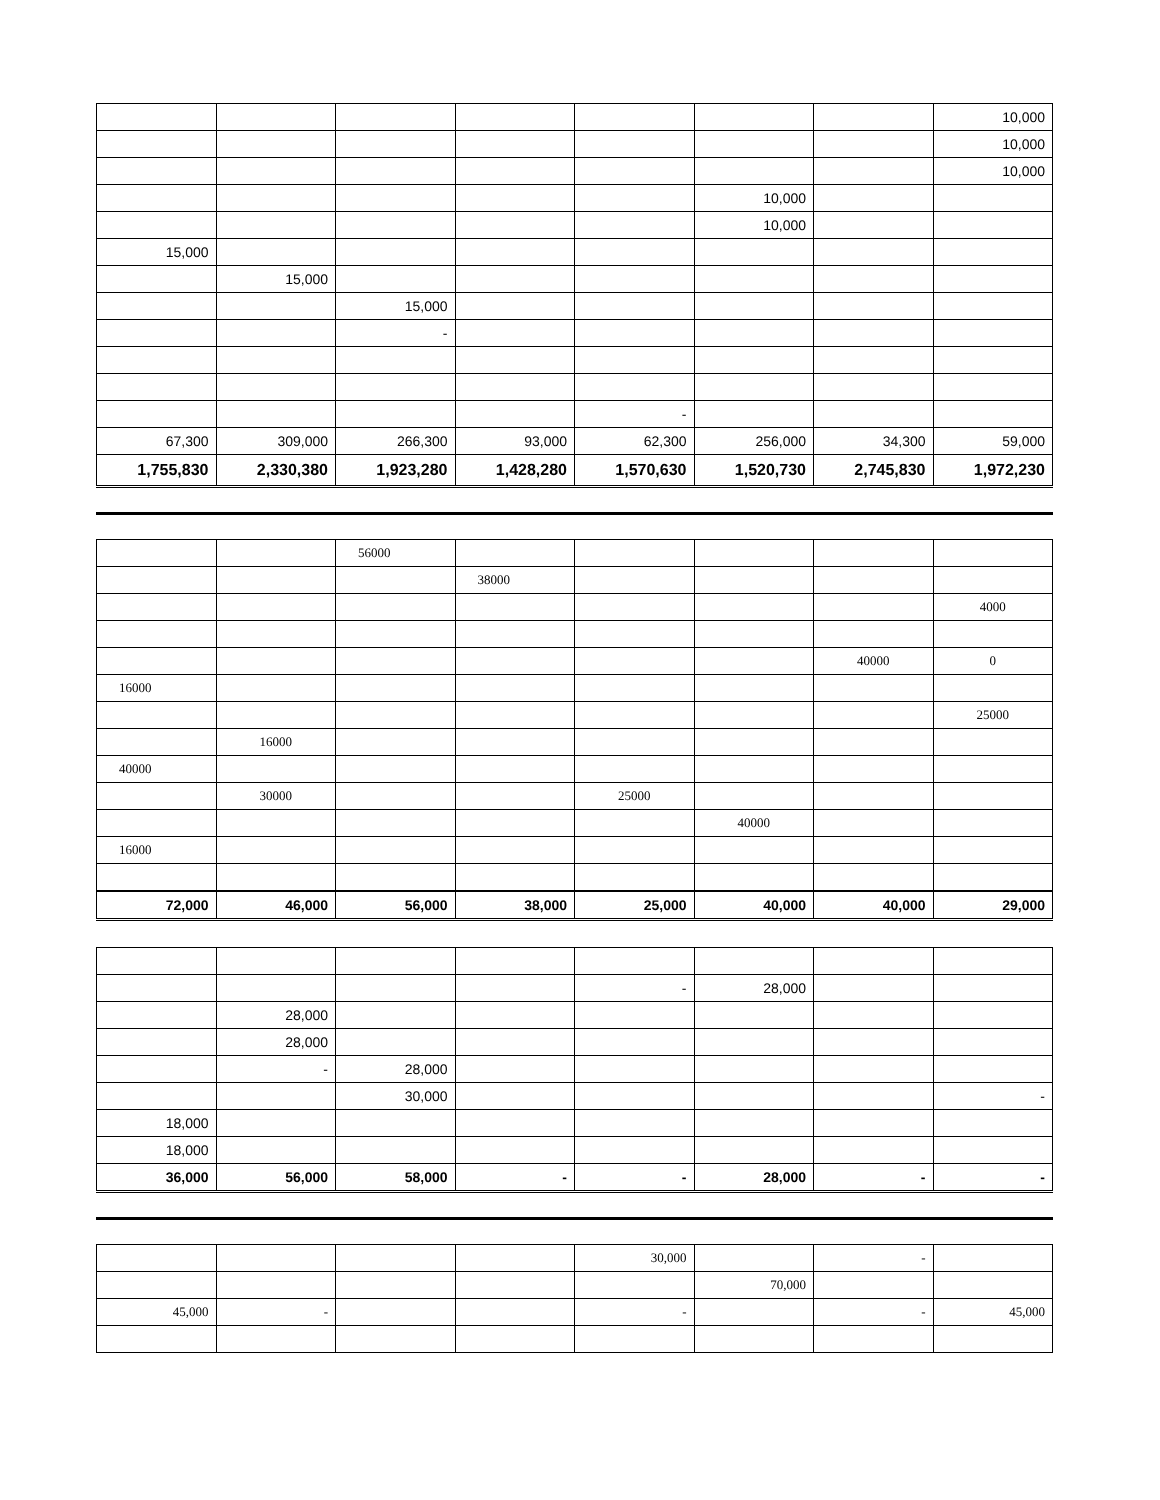| | | | | | | | 10,000 |
| | | | | | | | 10,000 |
| | | | | | | | 10,000 |
| | | | | | 10,000 | | |
| | | | | | 10,000 | | |
| 15,000 | | | | | | | |
| | 15,000 | | | | | | |
| | | 15,000 | | | | | |
| | | - | | | | | |
| | | | | - | | | |
| 67,300 | 309,000 | 266,300 | 93,000 | 62,300 | 256,000 | 34,300 | 59,000 |
| 1,755,830 | 2,330,380 | 1,923,280 | 1,428,280 | 1,570,630 | 1,520,730 | 2,745,830 | 1,972,230 |
| | | 56000 | | | | | |
| | | | 38000 | | | | |
| | | | | | | | 4000 |
| | | | | | | 40000 | 0 |
| 16000 | | | | | | | |
| | | | | | | | 25000 |
| | 16000 | | | | | | |
| 40000 | | | | | | | |
| | 30000 | | | 25000 | | | |
| | | | | | 40000 | | |
| 16000 | | | | | | | |
| 72,000 | 46,000 | 56,000 | 38,000 | 25,000 | 40,000 | 40,000 | 29,000 |
| | | | | - | 28,000 | | |
| | 28,000 | | | | | | |
| | 28,000 | | | | | | |
| | - | 28,000 | | | | | |
| | | 30,000 | | | | | - |
| 18,000 | | | | | | | |
| 18,000 | | | | | | | |
| 36,000 | 56,000 | 58,000 | - | - | 28,000 | - | - |
| | | | | 30,000 | | - | |
| | | | | | 70,000 | | |
| 45,000 | - | | | - | | - | 45,000 |